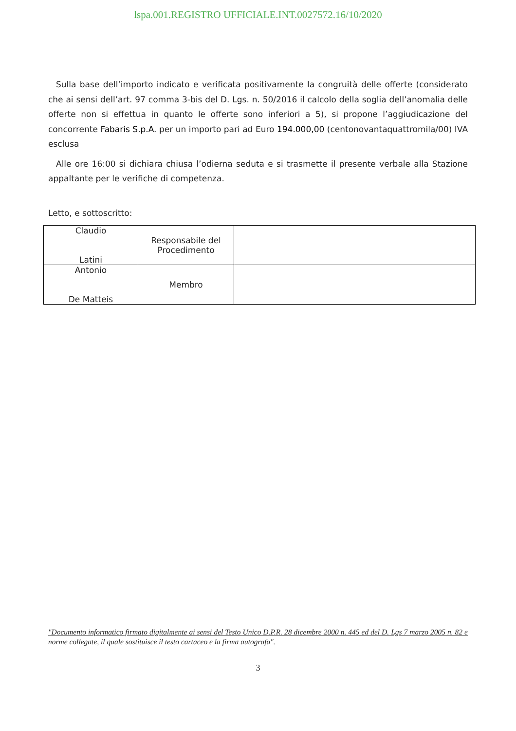lspa.001.REGISTRO UFFICIALE.INT.0027572.16/10/2020
Sulla base dell’importo indicato e verificata positivamente la congruità delle offerte (considerato che ai sensi dell’art. 97 comma 3-bis del D. Lgs. n. 50/2016 il calcolo della soglia dell’anomalia delle offerte non si effettua in quanto le offerte sono inferiori a 5), si propone l’aggiudicazione del concorrente Fabaris S.p.A. per un importo pari ad Euro 194.000,00 (centonovantaquattromila/00) IVA esclusa
Alle ore 16:00 si dichiara chiusa l’odierna seduta e si trasmette il presente verbale alla Stazione appaltante per le verifiche di competenza.
Letto, e sottoscritto:
| Claudio Latini | Responsabile del Procedimento | |
| Antonio De Matteis | Membro | |
"Documento informatico firmato digitalmente ai sensi del Testo Unico D.P.R. 28 dicembre 2000 n. 445 ed del D. Lgs 7 marzo 2005 n. 82 e norme collegate, il quale sostituisce il testo cartaceo e la firma autografa".
3